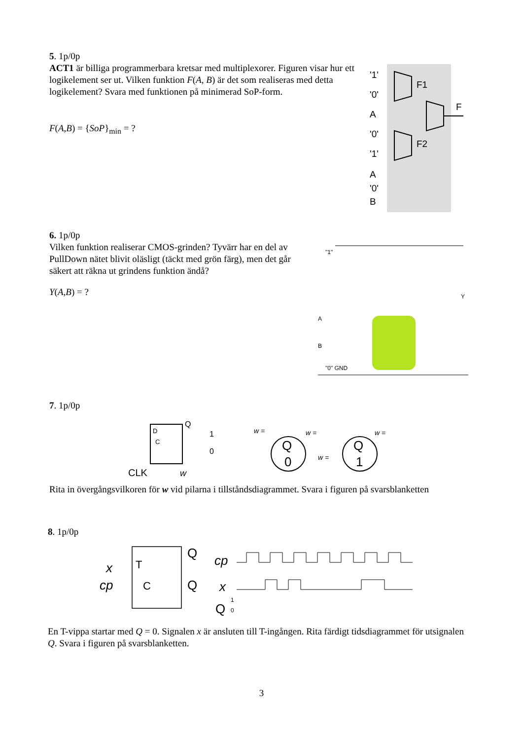5. 1p/0p
ACT1 är billiga programmerbara kretsar med multiplexorer. Figuren visar hur ett logikelement ser ut. Vilken funktion F(A, B) är det som realiseras med detta logikelement? Svara med funktionen på minimerad SoP-form.
F(A,B) = {SoP}<sub>min</sub> = ?
'1'
'0'
A
'0'
'1'
A
'0'
B
F1
F2
F
6. 1p/0p
Vilken funktion realiserar CMOS-grinden? Tyvärr har en del av PullDown nätet blivit oläsligt (täckt med grön färg), men det går säkert att räkna ut grindens funktion ändå?
Y(A,B) = ?
"1"
A
B
"0" GND
Y
7. 1p/0p
D
C
Q
1
0
CLK
w
w =
w =
w =
w =
Q
0
Q
1
Rita in övergångsvilkoren för w vid pilarna i tillståndsdiagrammet. Svara i figuren på svarsblanketten
8. 1p/0p
x
cp
T
C
Q
Q
cp
x
Q
1
0
En T-vippa startar med Q = 0. Signalen x är ansluten till T-ingången. Rita färdigt tidsdiagrammet för utsignalen Q. Svara i figuren på svarsblanketten.
3